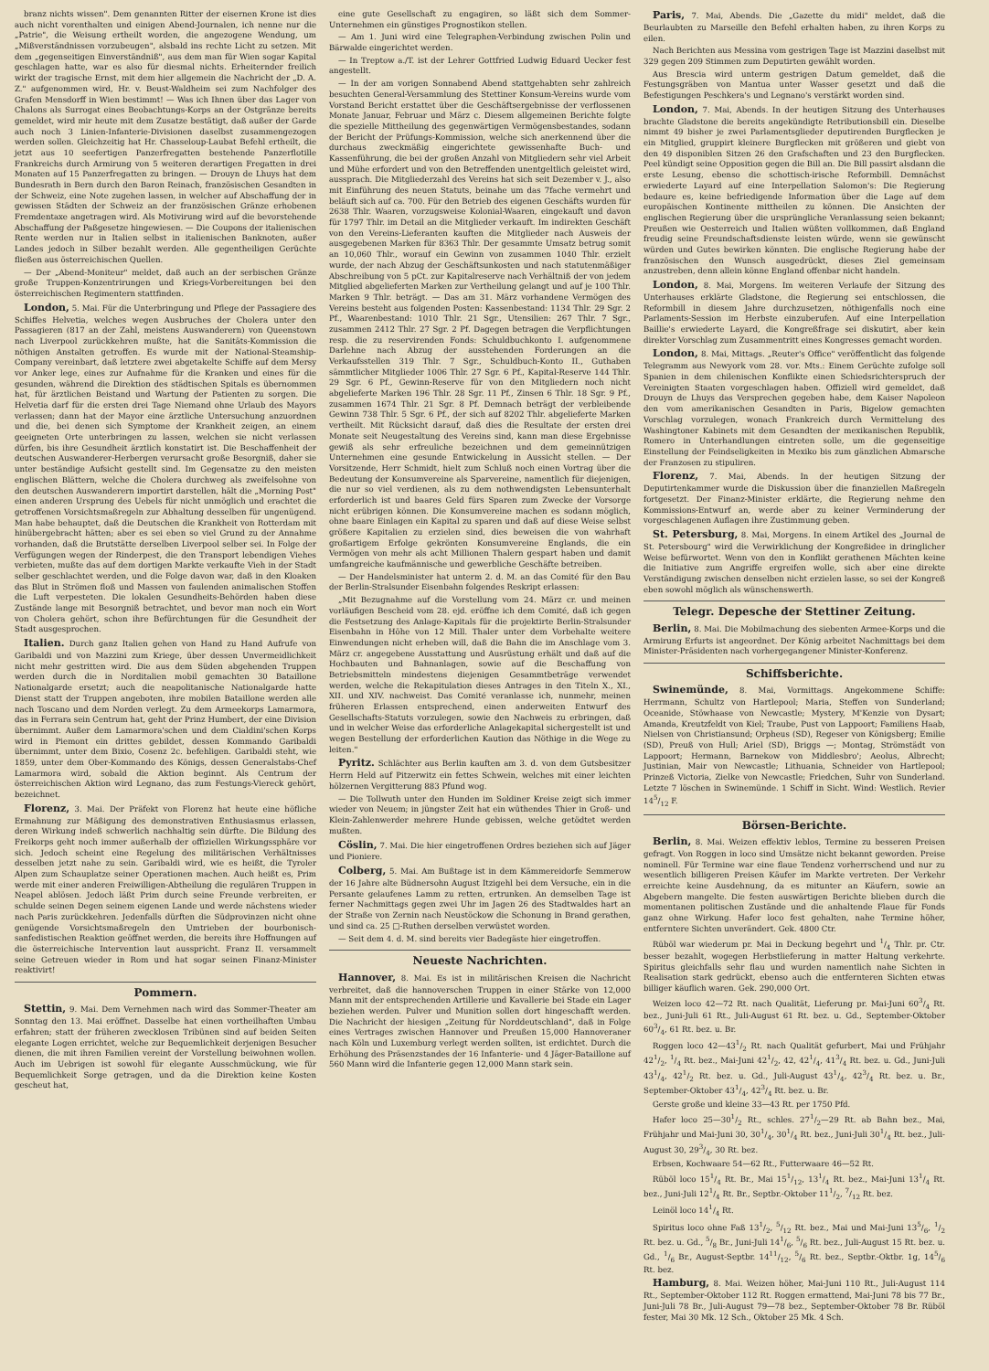branz nichts wissen". Dem genannten Ritter der eisernen Krone ist dies auch nicht vorenthalten und einigen Abend-Journalen, ich nenne nur die „Patrie", die Weisung ertheilt worden, die angezogene Wendung, um „Mißverständnissen vorzubeugen", alsbald ins rechte Licht zu setzen. Mit dem „gegenseitigen Einverständniß", aus dem man für Wien sogar Kapital geschlagen hatte, war es also für diesmal nichts. Erheiternder freilich wirkt der tragische Ernst, mit dem hier allgemein die Nachricht der „D. A. Z." aufgenommen wird, Hr. v. Beust-Waldheim sei zum Nachfolger des Grafen Mensdorff in Wien bestimmt! — Was ich Ihnen über das Lager von Chalons als Surrogat eines Beobachtungs-Korps an der Ostgränze bereits gemeldet, wird mir heute mit dem Zusatze bestätigt, daß außer der Garde auch noch 3 Linien-Infanterie-Divisionen daselbst zusammengezogen werden sollen. Gleichzeitig hat Hr. Chasseloup-Laubat Befehl ertheilt, die jetzt aus 10 seefertigen Panzerfregatten bestehende Panzerflotille Frankreichs durch Armirung von 5 weiteren derartigen Fregatten in drei Monaten auf 15 Panzerfregatten zu bringen. — Drouyn de Lhuys hat dem Bundesrath in Bern durch den Baron Reinach, französischen Gesandten in der Schweiz, eine Note zugehen lassen, in welcher auf Abschaffung der in gewissen Städten der Schweiz an der französischen Gränze erhobenen Fremdentaxe angetragen wird. Als Motivirung wird auf die bevorstehende Abschaffung der Paßgesetze hingewiesen. — Die Coupons der italienischen Rente werden nur in Italien selbst in italienischen Banknoten, außer Landes jedoch in Silber bezahlt werden. Alle gegentheiligen Gerüchte fließen aus österreichischen Quellen.
— Der „Abend-Moniteur" meldet, daß auch an der serbischen Gränze große Truppen-Konzentrirungen und Kriegs-Vorbereitungen bei den österreichischen Regimentern stattfinden.
London, 5. Mai. Für die Unterbringung und Pflege der Passagiere des Schiffes Helvetia, welches wegen Ausbruches der Cholera unter den Passagieren (817 an der Zahl, meistens Auswanderern) von Queenstown nach Liverpool zurückkehren mußte, hat die Sanitäts-Kommission die nöthigen Anstalten getroffen. Es wurde mit der National-Steamship-Company vereinbart, daß letztere zwei abgetakelte Schiffe auf dem Mersy vor Anker lege, eines zur Aufnahme für die Kranken und eines für die gesunden, während die Direktion des städtischen Spitals es übernommen hat, für ärztlichen Beistand und Wartung der Patienten zu sorgen. Die Helvetia darf für die ersten drei Tage Niemand ohne Urlaub des Mayors verlassen; dann hat der Mayor eine ärztliche Untersuchung anzuordnen und die, bei denen sich Symptome der Krankheit zeigen, an einem geeigneten Orte unterbringen zu lassen, welchen sie nicht verlassen dürfen, bis ihre Gesundheit ärztlich konstatirt ist. Die Beschaffenheit der deutschen Auswanderer-Herbergen verursacht große Besorgniß, daher sie unter beständige Aufsicht gestellt sind. Im Gegensatze zu den meisten englischen Blättern, welche die Cholera durchweg als zweifelsohne von den deutschen Auswanderern importirt darstellen, hält die „Morning Post" einen anderen Ursprung des Uebels für nicht unmöglich und erachtet die getroffenen Vorsichtsmaßregeln zur Abhaltung desselben für ungenügend. Man habe behauptet, daß die Deutschen die Krankheit von Rotterdam mit hinübergebracht hätten; aber es sei eben so viel Grund zu der Annahme vorhanden, daß die Brutstätte derselben Liverpool selber sei. In Folge der Verfügungen wegen der Rinderpest, die den Transport lebendigen Viehes verbieten, mußte das auf dem dortigen Markte verkaufte Vieh in der Stadt selber geschlachtet werden, und die Folge davon war, daß in den Kloaken das Blut in Strömen floß und Massen von faulenden animalischen Stoffen die Luft verpesteten. Die lokalen Gesundheits-Behörden haben diese Zustände lange mit Besorgniß betrachtet, und bevor man noch ein Wort von Cholera gehört, schon ihre Befürchtungen für die Gesundheit der Stadt ausgesprochen.
Italien. Durch ganz Italien gehen von Hand zu Hand Aufrufe von Garibaldi und von Mazzini zum Kriege, über dessen Unvermeidlichkeit nicht mehr gestritten wird. Die aus dem Süden abgehenden Truppen werden durch die in Norditalien mobil gemachten 30 Bataillone Nationalgarde ersetzt; auch die neapolitanische Nationalgarde hatte Dienst statt der Truppen angeboten, ihre mobilen Bataillone werden alle nach Toscano und dem Norden verlegt. Zu dem Armeekorps Lamarmora, das in Ferrara sein Centrum hat, geht der Prinz Humbert, der eine Division übernimmt. Außer dem Lamarmora'schen und dem Cialdini'schen Korps wird in Piemont ein drittes gebildet, dessen Kommando Garibaldi übernimmt, unter dem Bixio, Cosenz 2c. befehligen. Garibaldi steht, wie 1859, unter dem Ober-Kommando des Königs, dessen Generalstabs-Chef Lamarmora wird, sobald die Aktion beginnt. Als Centrum der österreichischen Aktion wird Legnano, das zum Festungs-Viereck gehört, bezeichnet.
Florenz, 3. Mai. Der Präfekt von Florenz hat heute eine höfliche Ermahnung zur Mäßigung des demonstrativen Enthusiasmus erlassen, deren Wirkung indeß schwerlich nachhaltig sein dürfte. Die Bildung des Freikorps geht noch immer außerhalb der offiziellen Wirkungssphäre vor sich. Jedoch scheint eine Regelung des militärischen Verhältnisses desselben jetzt nahe zu sein. Garibaldi wird, wie es heißt, die Tyroler Alpen zum Schauplatze seiner Operationen machen. Auch heißt es, Prim werde mit einer anderen Freiwilligen-Abtheilung die regulären Truppen in Neapel ablösen. Jedoch läßt Prim durch seine Freunde verbreiten, er schulde seinen Degen seinem eigenen Lande und werde nächstens wieder nach Paris zurückkehren. Jedenfalls dürften die Südprovinzen nicht ohne genügende Vorsichtsmaßregeln den Umtrieben der bourbonisch-sanfedistischen Reaktion geöffnet werden, die bereits ihre Hoffnungen auf die österreichische Intervention laut ausspricht. Franz II. versammelt seine Getreuen wieder in Rom und hat sogar seinen Finanz-Minister reaktivirt!
Pommern.
Stettin, 9. Mai. Dem Vernehmen nach wird das Sommer-Theater am Sonntag den 13. Mai eröffnet. Dasselbe hat einen vortheilhaften Umbau erfahren; statt der früheren zwecklosen Tribünen sind auf beiden Seiten elegante Logen errichtet, welche zur Bequemlichkeit derjenigen Besucher dienen, die mit ihren Familien vereint der Vorstellung beiwohnen wollen. Auch im Uebrigen ist sowohl für elegante Ausschmückung, wie für Bequemlichkeit Sorge getragen, und da die Direktion keine Kosten gescheut hat,
eine gute Gesellschaft zu engagiren, so läßt sich dem Sommer-Unternehmen ein günstiges Prognostikon stellen.
— Am 1. Juni wird eine Telegraphen-Verbindung zwischen Polin und Bärwalde eingerichtet werden.
— In Treptow a./T. ist der Lehrer Gottfried Ludwig Eduard Uecker fest angestellt.
— In der am vorigen Sonnabend Abend stattgehabten sehr zahlreich besuchten General-Versammlung des Stettiner Konsum-Vereins wurde vom Vorstand Bericht erstattet über die Geschäftsergebnisse der verflossenen Monate Januar, Februar und März c. Diesem allgemeinen Berichte folgte die spezielle Mittheilung des gegenwärtigen Vermögensbestandes, sodann der Bericht der Prüfungs-Kommission, welche sich anerkennend über die durchaus zweckmäßig eingerichtete gewissenhafte Buch- und Kassenführung, die bei der großen Anzahl von Mitgliedern sehr viel Arbeit und Mühe erfordert und von den Betreffenden unentgeltlich geleistet wird, aussprach. Die Mitgliederzahl des Vereins hat sich seit Dezember v. J., also mit Einführung des neuen Statuts, beinahe um das 7fache vermehrt und beläuft sich auf ca. 700. Für den Betrieb des eigenen Geschäfts wurden für 2638 Thlr. Waaren, vorzugsweise Kolonial-Waaren, eingekauft und davon für 1797 Thlr. im Detail an die Mitglieder verkauft. Im indirekten Geschäft von den Vereins-Lieferanten kauften die Mitglieder nach Ausweis der ausgegebenen Marken für 8363 Thlr. Der gesammte Umsatz betrug somit an 10,060 Thlr., worauf ein Gewinn von zusammen 1040 Thlr. erzielt wurde, der nach Abzug der Geschäftsunkosten und nach statutenmäßiger Abschreibung von 5 pCt. zur Kapitalreserve nach Verhältniß der von jedem Mitglied abgelieferten Marken zur Vertheilung gelangt und auf je 100 Thlr. Marken 9 Thlr. beträgt. — Das am 31. März vorhandene Vermögen des Vereins besteht aus folgenden Posten: Kassenbestand: 1134 Thlr. 29 Sgr. 2 Pf., Waarenbestand: 1010 Thlr. 21 Sgr., Utensilien: 267 Thlr. 7 Sgr., zusammen 2412 Thlr. 27 Sgr. 2 Pf. Dagegen betragen die Verpflichtungen resp. die zu reservirenden Fonds: Schuldbuchkonto I. aufgenommene Darlehne nach Abzug der ausstehenden Forderungen an die Verkaufsstellen 319 Thlr. 7 Sgr., Schuldbuch-Konto II., Guthaben sämmtlicher Mitglieder 1006 Thlr. 27 Sgr. 6 Pf., Kapital-Reserve 144 Thlr. 29 Sgr. 6 Pf., Gewinn-Reserve für von den Mitgliedern noch nicht abgelieferte Marken 196 Thlr. 28 Sgr. 11 Pf., Zinsen 6 Thlr. 18 Sgr. 9 Pf., zusammen 1674 Thlr. 21 Sgr. 8 Pf. Demnach beträgt der verbleibende Gewinn 738 Thlr. 5 Sgr. 6 Pf., der sich auf 8202 Thlr. abgelieferte Marken vertheilt. Mit Rücksicht darauf, daß dies die Resultate der ersten drei Monate seit Neugestaltung des Vereins sind, kann man diese Ergebnisse gewiß als sehr erfreuliche bezeichnen und dem gemeinnützigen Unternehmen eine gesunde Entwickelung in Aussicht stellen. — Der Vorsitzende, Herr Schmidt, hielt zum Schluß noch einen Vortrag über die Bedeutung der Konsumvereine als Sparvereine, namentlich für diejenigen, die nur so viel verdienen, als zu dem nothwendigsten Lebensunterhalt erforderlich ist und baares Geld fürs Sparen zum Zwecke der Vorsorge nicht erübrigen können. Die Konsumvereine machen es sodann möglich, ohne baare Einlagen ein Kapital zu sparen und daß auf diese Weise selbst größere Kapitalien zu erzielen sind, dies beweisen die von wahrhaft großartigem Erfolge gekrönten Konsumvereine Englands, die ein Vermögen von mehr als acht Millionen Thalern gespart haben und damit umfangreiche kaufmännische und gewerbliche Geschäfte betreiben.
— Der Handelsminister hat unterm 2. d. M. an das Comité für den Bau der Berlin-Stralsunder Eisenbahn folgendes Reskript erlassen:
„Mit Bezugnahme auf die Vorstellung vom 24. März cr. und meinen vorläufigen Bescheid vom 28. ejd. eröffne ich dem Comité, daß ich gegen die Festsetzung des Anlage-Kapitals für die projektirte Berlin-Stralsunder Eisenbahn in Höhe von 12 Mill. Thaler unter dem Vorbehalte weitere Einwendungen nicht erheben will, daß die Bahn die im Anschlage vom 3. März cr. angegebene Ausstattung und Ausrüstung erhält und daß auf die Hochbauten und Bahnanlagen, sowie auf die Beschaffung von Betriebsmitteln mindestens diejenigen Gesammtbeträge verwendet werden, welche die Rekapitulation dieses Antrages in den Titeln X., XI., XII. und XIV. nachweist. Das Comité veranlasse ich, nunmehr, meinen früheren Erlassen entsprechend, einen anderweiten Entwurf des Gesellschafts-Statuts vorzulegen, sowie den Nachweis zu erbringen, daß und in welcher Weise das erforderliche Anlagekapital sichergestellt ist und wegen Bestellung der erforderlichen Kaution das Nöthige in die Wege zu leiten."
Pyritz. Schlächter aus Berlin kauften am 3. d. von dem Gutsbesitzer Herrn Held auf Pitzerwitz ein fettes Schwein, welches mit einer leichten hölzernen Vergitterung 883 Pfund wog.
— Die Tollwuth unter den Hunden im Soldiner Kreise zeigt sich immer wieder von Neuem; in jüngster Zeit hat ein wüthendes Thier in Groß- und Klein-Zahlenwerder mehrere Hunde gebissen, welche getödtet werden mußten.
Cöslin, 7. Mai. Die hier eingetroffenen Ordres beziehen sich auf Jäger und Pioniere.
Colberg, 5. Mai. Am Bußtage ist in dem Kämmereidorfe Semmerow der 16 Jahre alte Büdnersohn August Itzigehl bei dem Versuche, ein in die Persante gelaufenes Lamm zu retten, ertrunken. An demselben Tage ist ferner Nachmittags gegen zwei Uhr im Jagen 26 des Stadtwaldes hart an der Straße von Zernin nach Neustöckow die Schonung in Brand gerathen, und sind ca. 25 □-Ruthen derselben verwüstet worden.
— Seit dem 4. d. M. sind bereits vier Badegäste hier eingetroffen.
Neueste Nachrichten.
Hannover, 8. Mai. Es ist in militärischen Kreisen die Nachricht verbreitet, daß die hannoverschen Truppen in einer Stärke von 12,000 Mann mit der entsprechenden Artillerie und Kavallerie bei Stade ein Lager beziehen werden. Pulver und Munition sollen dort hingeschafft werden. Die Nachricht der hiesigen „Zeitung für Norddeutschland", daß in Folge eines Vertrages zwischen Hannover und Preußen 15,000 Hannoveraner nach Köln und Luxemburg verlegt werden sollten, ist erdichtet. Durch die Erhöhung des Präsenzstandes der 16 Infanterie- und 4 Jäger-Bataillone auf 560 Mann wird die Infanterie gegen 12,000 Mann stark sein.
Paris, 7. Mai, Abends. Die „Gazette du midi" meldet, daß die Beurlaubten zu Marseille den Befehl erhalten haben, zu ihren Korps zu eilen.
Nach Berichten aus Messina vom gestrigen Tage ist Mazzini daselbst mit 329 gegen 209 Stimmen zum Deputirten gewählt worden.
Aus Brescia wird unterm gestrigen Datum gemeldet, daß die Festungsgräben von Mantua unter Wasser gesetzt und daß die Befestigungen Peschkera's und Legnano's verstärkt worden sind.
London, 7. Mai, Abends. In der heutigen Sitzung des Unterhauses brachte Gladstone die bereits angekündigte Retributionsbill ein. Dieselbe nimmt 49 bisher je zwei Parlamentsglieder deputirenden Burgflecken je ein Mitglied, gruppirt kleinere Burgflecken mit größeren und giebt von den 49 disponiblen Sitzen 26 den Grafschaften und 23 den Burgflecken. Peel kündigt seine Opposition gegen die Bill an. Die Bill passirt alsdann die erste Lesung, ebenso die schottisch-irische Reformbill. Demnächst erwiederte Layard auf eine Interpellation Salomon's: Die Regierung bedaure es, keine befriedigende Information über die Lage auf dem europäischen Kontinente mittheilen zu können. Die Ansichten der englischen Regierung über die ursprüngliche Veranlassung seien bekannt; Preußen wie Oesterreich und Italien wüßten vollkommen, daß England freudig seine Freundschaftsdienste leisten würde, wenn sie gewünscht würden und Gutes bewirken könnten. Die englische Regierung habe der französischen den Wunsch ausgedrückt, dieses Ziel gemeinsam anzustreben, denn allein könne England offenbar nicht handeln.
London, 8. Mai, Morgens. Im weiteren Verlaufe der Sitzung des Unterhauses erklärte Gladstone, die Regierung sei entschlossen, die Reformbill in diesem Jahre durchzusetzen, nöthigenfalls noch eine Parlaments-Session im Herbste einzuberufen. Auf eine Interpellation Baillie's erwiederte Layard, die Kongreßfrage sei diskutirt, aber kein direkter Vorschlag zum Zusammentritt eines Kongresses gemacht worden.
London, 8. Mai, Mittags. „Reuter's Office" veröffentlicht das folgende Telegramm aus Newyork vom 28. vor. Mts.: Einem Gerüchte zufolge soll Spanien in dem chilenischen Konflikte einen Schiedsrichterspruch der Vereinigten Staaten vorgeschlagen haben. Offiziell wird gemeldet, daß Drouyn de Lhuys das Versprechen gegeben habe, dem Kaiser Napoleon den vom amerikanischen Gesandten in Paris, Bigelow gemachten Vorschlag vorzulegen, wonach Frankreich durch Vermittelung des Washingtoner Kabinets mit dem Gesandten der mexikanischen Republik, Romero in Unterhandlungen eintreten solle, um die gegenseitige Einstellung der Feindseligkeiten in Mexiko bis zum gänzlichen Abmarsche der Franzosen zu stipuliren.
Florenz, 7. Mai, Abends. In der heutigen Sitzung der Deputirtenkammer wurde die Diskussion über die finanziellen Maßregeln fortgesetzt. Der Finanz-Minister erklärte, die Regierung nehme den Kommissions-Entwurf an, werde aber zu keiner Verminderung der vorgeschlagenen Auflagen ihre Zustimmung geben.
St. Petersburg, 8. Mai, Morgens. In einem Artikel des „Journal de St. Petersbourg" wird die Verwirklichung der Kongreßidee in dringlicher Weise befürwortet. Wenn von den in Konflikt gerathenen Mächten keine die Initiative zum Angriffe ergreifen wolle, sich aber eine direkte Verständigung zwischen denselben nicht erzielen lasse, so sei der Kongreß eben sowohl möglich als wünschenswerth.
Telegr. Depesche der Stettiner Zeitung.
Berlin, 8. Mai. Die Mobilmachung des siebenten Armee-Korps und die Armirung Erfurts ist angeordnet. Der König arbeitet Nachmittags bei dem Minister-Präsidenten nach vorhergegangener Minister-Konferenz.
Schiffsberichte.
Swinemünde, 8. Mai, Vormittags. Angekommene Schiffe: Herrmann, Schultz von Hartlepool; Maria, Steffen von Sunderland; Oceanide, Stöwhaase von Newcastle; Mystery, M'Kenzie von Dysart; Amanda, Kreutzfeldt von Kiel; Traube, Pust von Lappoort; Familiens Haab, Nielsen von Christiansund; Orpheus (SD), Regeser von Königsberg; Emilie (SD), Preuß von Hull; Ariel (SD), Briggs —; Montag, Strömstädt von Lappoort; Hermann, Barnekow von Middlesbro'; Aeolus, Albrecht; Justinian, Mair von Newcastle; Lithuania, Schneider von Hartlepool; Prinzeß Victoria, Zielke von Newcastle; Friedchen, Suhr von Sunderland. Letzte 7 löschen in Swinemünde. 1 Schiff in Sicht. Wind: Westlich. Revier 145/12 F.
Börsen-Berichte.
Berlin, 8. Mai. Weizen effektiv leblos, Termine zu besseren Preisen gefragt. Von Roggen in loco sind Umsätze nicht bekannt geworden. Preise nominell. Für Termine war eine flaue Tendenz vorherrschend und nur zu wesentlich billigeren Preisen Käufer im Markte vertreten. Der Verkehr erreichte keine Ausdehnung, da es mitunter an Käufern, sowie an Abgebern mangelte. Die festen auswärtigen Berichte blieben durch die momentanen politischen Zustände und die anhaltende Flaue für Fonds ganz ohne Wirkung. Hafer loco fest gehalten, nahe Termine höher, entferntere Sichten unverändert. Gek. 4800 Ctr.
Rüböl war wiederum pr. Mai in Deckung begehrt und 1/4 Thlr. pr. Ctr. besser bezahlt, wogegen Herbstlieferung in matter Haltung verkehrte. Spiritus gleichfalls sehr flau und wurden namentlich nahe Sichten in Realisation stark gedrückt, ebenso auch die entfernteren Sichten etwas billiger käuflich waren. Gek. 290,000 Ort.
Weizen loco 42—72 Rt. nach Qualität, Lieferung pr. Mai-Juni 603/4 Rt. bez., Juni-Juli 61 Rt., Juli-August 61 Rt. bez. u. Gd., September-Oktober 603/4, 61 Rt. bez. u. Br.
Roggen loco 42—431/2 Rt. nach Qualität gefurbert, Mai und Frühjahr 421/2, 1/4 Rt. bez., Mai-Juni 421/2, 42, 421/4, 413/4 Rt. bez. u. Gd., Juni-Juli 431/4, 421/2 Rt. bez. u. Gd., Juli-August 431/4, 423/4 Rt. bez. u. Br., September-Oktober 431/4, 423/4 Rt. bez. u. Br.
Gerste große und kleine 33—43 Rt. per 1750 Pfd.
Hafer loco 25—301/2 Rt., schles. 271/2—29 Rt. ab Bahn bez., Mai, Frühjahr und Mai-Juni 30, 301/4, 301/4 Rt. bez., Juni-Juli 301/4 Rt. bez., Juli-August 30, 293/4, 30 Rt. bez.
Erbsen, Kochwaare 54—62 Rt., Futterwaare 46—52 Rt.
Rüböl loco 151/4 Rt. Br., Mai 151/12, 131/4 Rt. bez., Mai-Juni 131/4 Rt. bez., Juni-Juli 121/4 Rt. Br., Septbr.-Oktober 111/2, 7/12 Rt. bez.
Leinöl loco 141/4 Rt.
Spiritus loco ohne Faß 131/2, 5/12 Rt. bez., Mai und Mai-Juni 135/6, 1/2 Rt. bez. u. Gd., 5/8 Br., Juni-Juli 141/6, 5/6 Rt. bez., Juli-August 15 Rt. bez. u. Gd., 1/6 Br., August-Septbr. 1411/12, 5/6 Rt. bez., Septbr.-Oktbr. 1g, 145/6 Rt. bez.
Hamburg, 8. Mai. Weizen höher, Mai-Juni 110 Rt., Juli-August 114 Rt., September-Oktober 112 Rt. Roggen ermattend, Mai-Juni 78 bis 77 Br., Juni-Juli 78 Br., Juli-August 79—78 bez., September-Oktober 78 Br. Rüböl fester, Mai 30 Mk. 12 Sch., Oktober 25 Mk. 4 Sch.